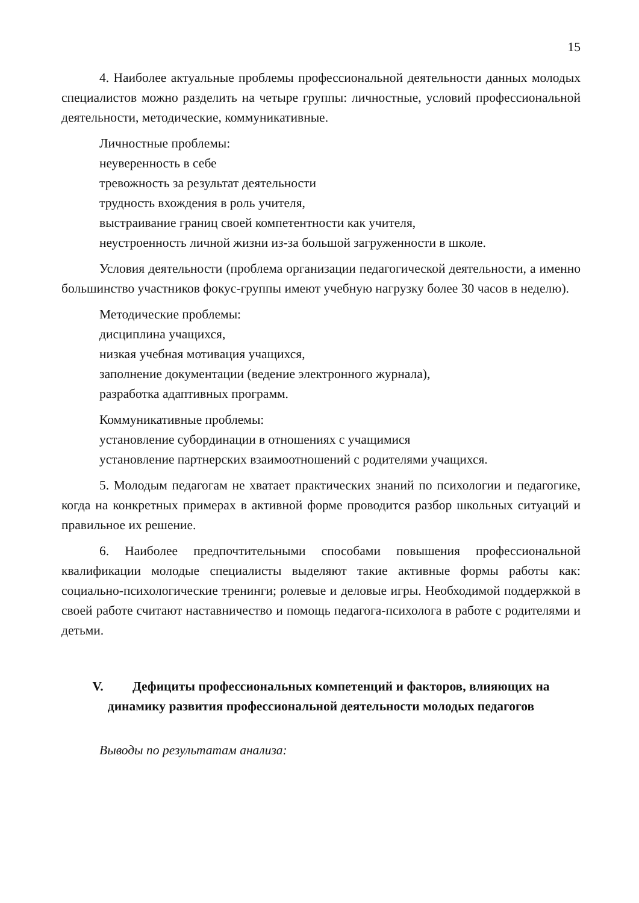15
4. Наиболее актуальные проблемы профессиональной деятельности данных молодых специалистов можно разделить на четыре группы: личностные, условий профессиональной деятельности, методические, коммуникативные.
Личностные проблемы:
неуверенность в себе
тревожность за результат деятельности
трудность вхождения в роль учителя,
выстраивание границ своей компетентности как учителя,
неустроенность личной жизни из-за большой загруженности в школе.
Условия деятельности (проблема организации педагогической деятельности, а именно большинство участников фокус-группы имеют учебную нагрузку более 30 часов в неделю).
Методические проблемы:
дисциплина учащихся,
низкая учебная мотивация учащихся,
заполнение документации (ведение электронного журнала),
разработка адаптивных программ.
Коммуникативные проблемы:
установление субординации в отношениях с учащимися
установление партнерских взаимоотношений с родителями учащихся.
5. Молодым педагогам не хватает практических знаний по психологии и педагогике, когда на конкретных примерах в активной форме проводится разбор школьных ситуаций и правильное их решение.
6. Наиболее предпочтительными способами повышения профессиональной квалификации молодые специалисты выделяют такие активные формы работы как: социально-психологические тренинги; ролевые и деловые игры. Необходимой поддержкой в своей работе считают наставничество и помощь педагога-психолога в работе с родителями и детьми.
V. Дефициты профессиональных компетенций и факторов, влияющих на динамику развития профессиональной деятельности молодых педагогов
Выводы по результатам анализа: